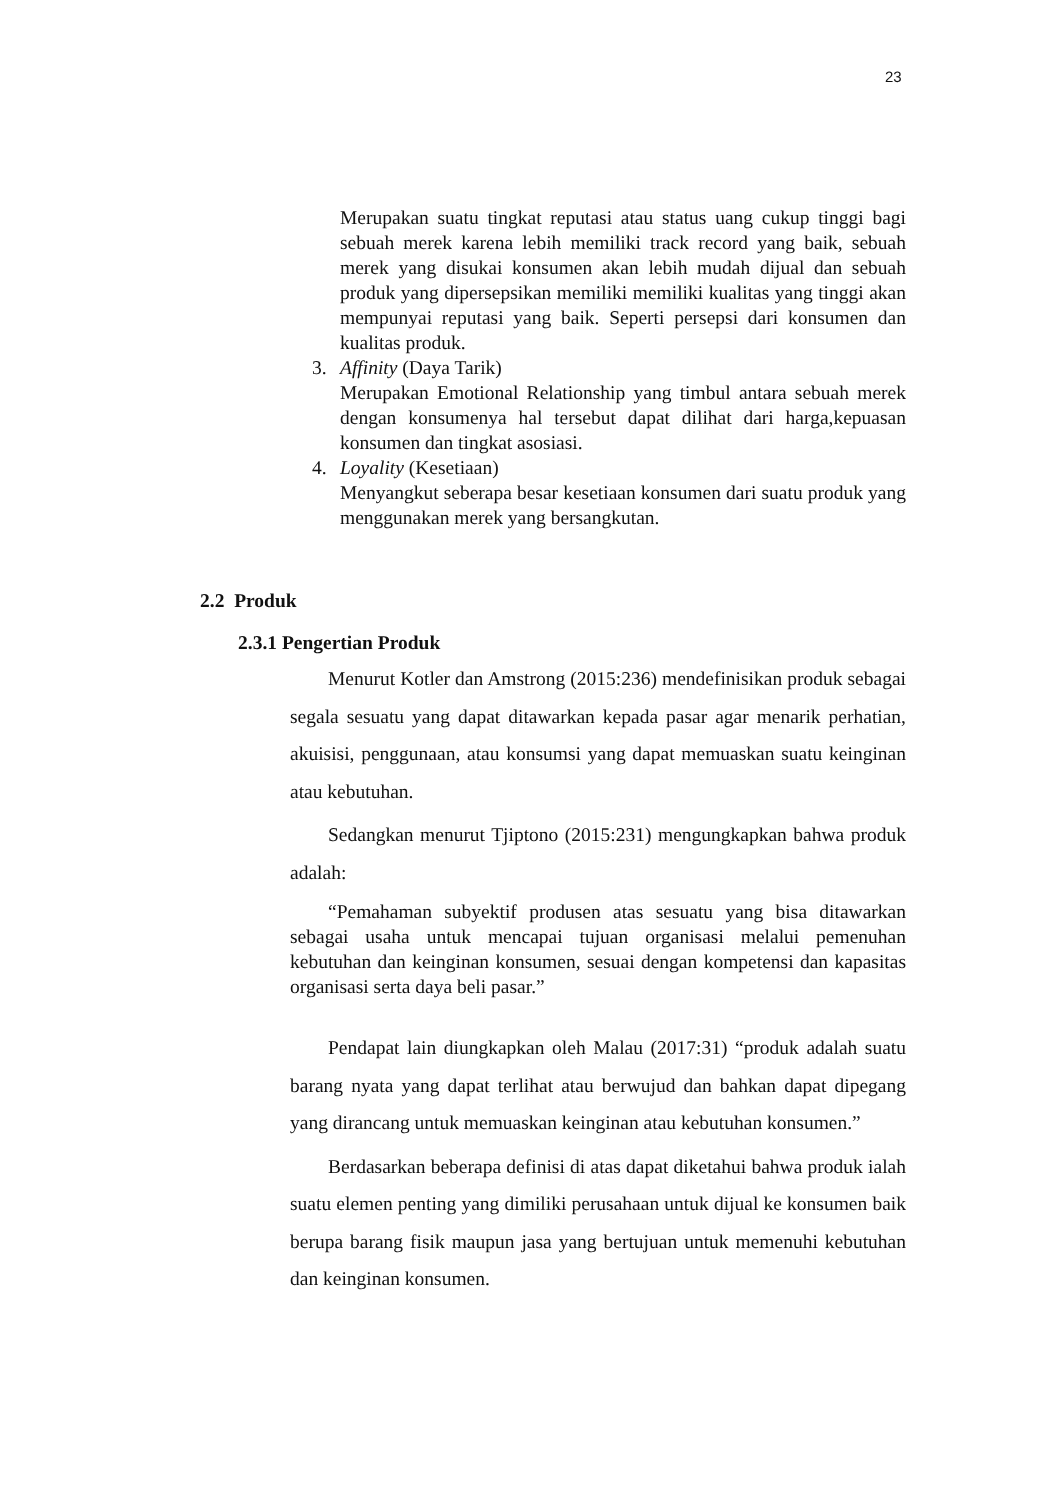23
Merupakan suatu tingkat reputasi atau status uang cukup tinggi bagi sebuah merek karena lebih memiliki track record yang baik, sebuah merek yang disukai konsumen akan lebih mudah dijual dan sebuah produk yang dipersepsikan memiliki memiliki kualitas yang tinggi akan mempunyai reputasi yang baik. Seperti persepsi dari konsumen dan kualitas produk.
3. Affinity (Daya Tarik)
Merupakan Emotional Relationship yang timbul antara sebuah merek dengan konsumenya hal tersebut dapat dilihat dari harga,kepuasan konsumen dan tingkat asosiasi.
4. Loyality (Kesetiaan)
Menyangkut seberapa besar kesetiaan konsumen dari suatu produk yang menggunakan merek yang bersangkutan.
2.2 Produk
2.3.1 Pengertian Produk
Menurut Kotler dan Amstrong (2015:236) mendefinisikan produk sebagai segala sesuatu yang dapat ditawarkan kepada pasar agar menarik perhatian, akuisisi, penggunaan, atau konsumsi yang dapat memuaskan suatu keinginan atau kebutuhan.
Sedangkan menurut Tjiptono (2015:231) mengungkapkan bahwa produk adalah:
“Pemahaman subyektif produsen atas sesuatu yang bisa ditawarkan sebagai usaha untuk mencapai tujuan organisasi melalui pemenuhan kebutuhan dan keinginan konsumen, sesuai dengan kompetensi dan kapasitas organisasi serta daya beli pasar.”
Pendapat lain diungkapkan oleh Malau (2017:31) “produk adalah suatu barang nyata yang dapat terlihat atau berwujud dan bahkan dapat dipegang yang dirancang untuk memuaskan keinginan atau kebutuhan konsumen.”
Berdasarkan beberapa definisi di atas dapat diketahui bahwa produk ialah suatu elemen penting yang dimiliki perusahaan untuk dijual ke konsumen baik berupa barang fisik maupun jasa yang bertujuan untuk memenuhi kebutuhan dan keinginan konsumen.